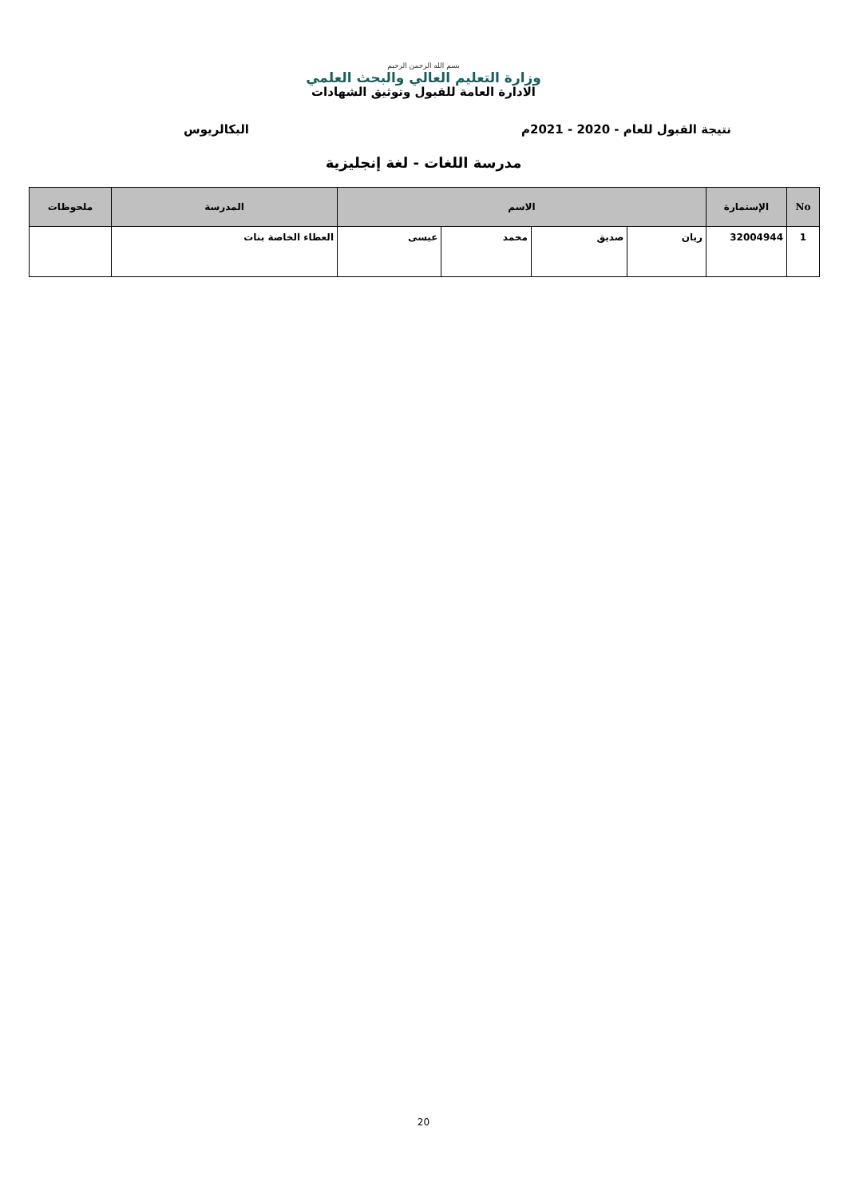بسم الله الرحمن الرحيم
وزارة التعليم العالي والبحث العلمي
الادارة العامة للقبول وتوثيق الشهادات
نتيجة القبول للعام - 2020 - 2021م البكالريوس
مدرسة اللغات - لغة إنجليزية
| No | الإستمارة | الاسم | | | | المدرسة | ملحوظات |
| --- | --- | --- | --- | --- | --- | --- | --- |
| 1 | 32004944 | ريان | صديق | محمد | عيسى | العطاء الخاصة بنات | |
20